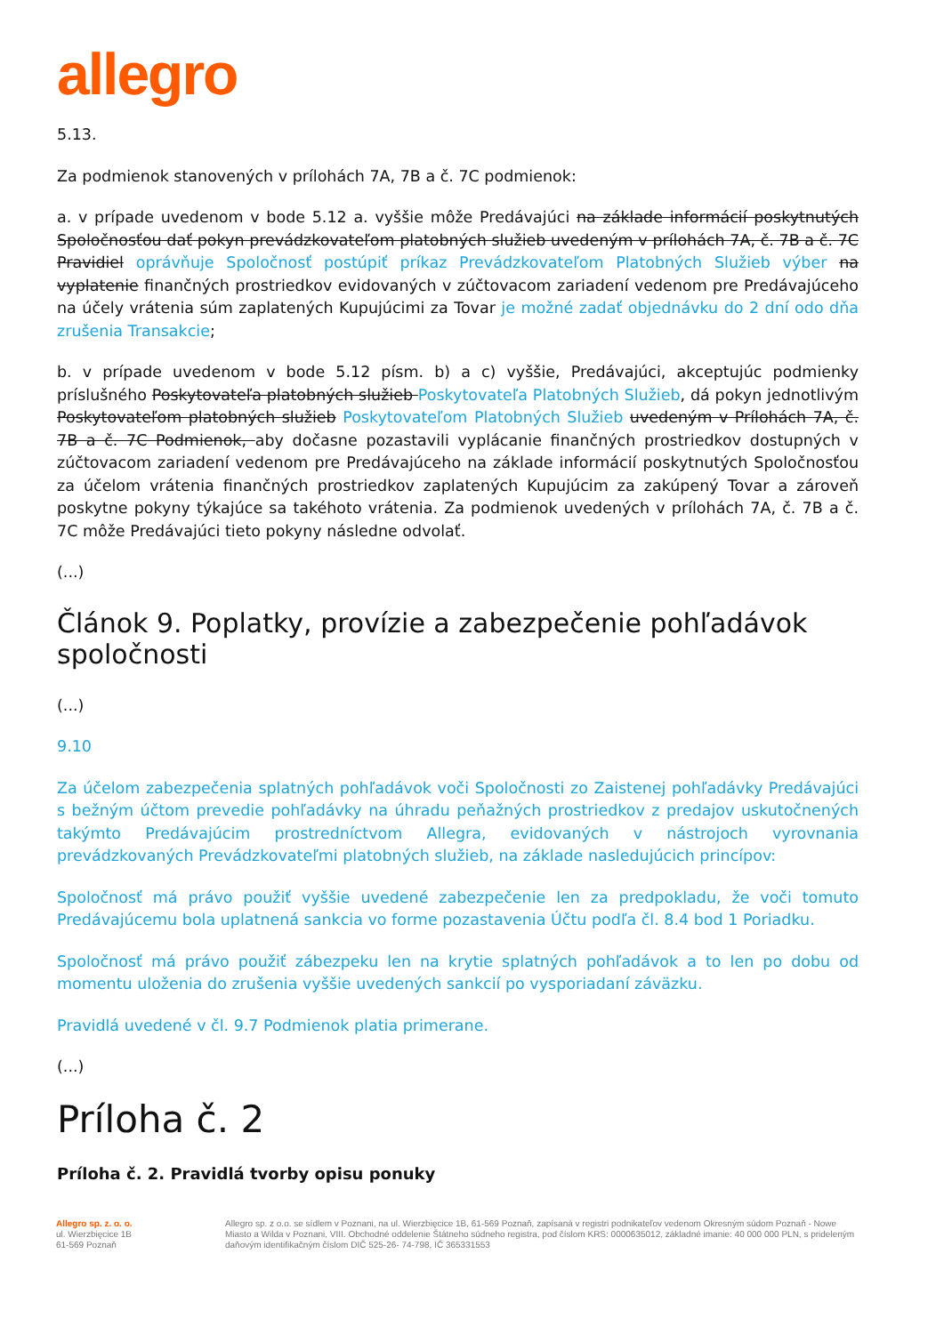allegro
5.13.
Za podmienok stanovených v prílohách 7A, 7B a č. 7C podmienok:
a. v prípade uvedenom v bode 5.12 a. vyššie môže Predávajúci na základe informácií poskytnutých Spoločnosťou dať pokyn prevádzkovateľom platobných služieb uvedeným v prílohách 7A, č. 7B a č. 7C Pravidiel oprávňuje Spoločnosť postúpiť príkaz Prevádzkovateľom Platobných Služieb výber na vyplatenie finančných prostriedkov evidovaných v zúčtovacom zariadení vedenom pre Predávajúceho na účely vrátenia súm zaplatených Kupujúcimi za Tovar je možné zadať objednávku do 2 dní odo dňa zrušenia Transakcie;
b. v prípade uvedenom v bode 5.12 písm. b) a c) vyššie, Predávajúci, akceptujúc podmienky príslušného Poskytovateľa platobných služieb Poskytovateľa Platobných Služieb, dá pokyn jednotlivým Poskytovateľom platobných služieb Poskytovateľom Platobných Služieb uvedeným v Prílohách 7A, č. 7B a č. 7C Podmienok, aby dočasne pozastavili vyplácanie finančných prostriedkov dostupných v zúčtovacom zariadení vedenom pre Predávajúceho na základe informácií poskytnutých Spoločnosťou za účelom vrátenia finančných prostriedkov zaplatených Kupujúcim za zakúpený Tovar a zároveň poskytne pokyny týkajúce sa takéhoto vrátenia. Za podmienok uvedených v prílohách 7A, č. 7B a č. 7C môže Predávajúci tieto pokyny následne odvolať.
(...)
Článok 9. Poplatky, provízie a zabezpečenie pohľadávok spoločnosti
(...)
9.10
Za účelom zabezpečenia splatných pohľadávok voči Spoločnosti zo Zaistenej pohľadávky Predávajúci s bežným účtom prevedie pohľadávky na úhradu peňažných prostriedkov z predajov uskutočnených takýmto Predávajúcim prostredníctvom Allegra, evidovaných v nástrojoch vyrovnania prevádzkovaných Prevádzkovateľmi platobných služieb, na základe nasledujúcich princípov:
Spoločnosť má právo použiť vyššie uvedené zabezpečenie len za predpokladu, že voči tomuto Predávajúcemu bola uplatnená sankcia vo forme pozastavenia Účtu podľa čl. 8.4 bod 1 Poriadku.
Spoločnosť má právo použiť zábezpeku len na krytie splatných pohľadávok a to len po dobu od momentu uloženia do zrušenia vyššie uvedených sankcií po vysporiadaní záväzku.
Pravidlá uvedené v čl. 9.7 Podmienok platia primerane.
(...)
Príloha č. 2
Príloha č. 2. Pravidlá tvorby opisu ponuky
Allegro sp. z. o. o.
ul. Wierzbięcice 1B
61-569 Poznaň
Allegro sp. z o.o. se sídlem v Poznani, na ul. Wierzbięcice 1B, 61-569 Poznaň, zapísaná v registri podnikateľov vedenom Okresným súdom Poznaň - Nowe Miasto a Wilda v Poznani, VIII. Obchodné oddelenie Štátneho súdneho registra, pod číslom KRS: 0000635012, základné imanie: 40 000 000 PLN, s prideleným daňovým identifikačným číslom DIČ 525-26- 74-798, IČ 365331553